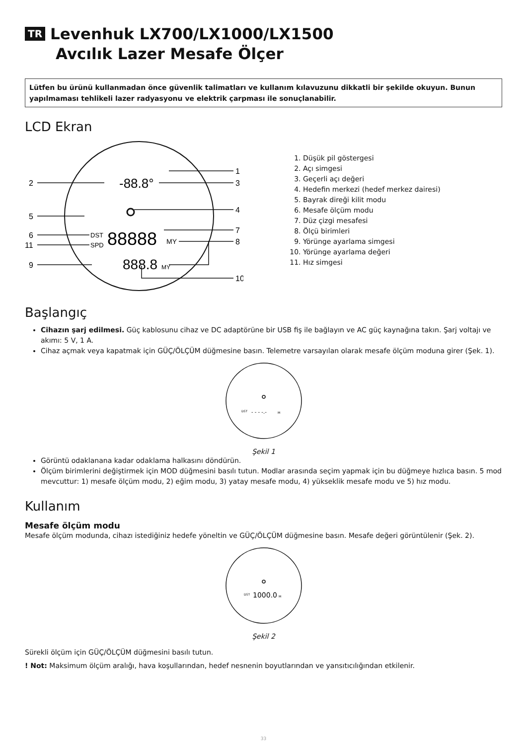TR Levenhuk LX700/LX1000/LX1500
Avcılık Lazer Mesafe Ölçer
Lütfen bu ürünü kullanmadan önce güvenlik talimatları ve kullanım kılavuzunu dikkatli bir şekilde okuyun. Bunun yapılmaması tehlikeli lazer radyasyonu ve elektrik çarpması ile sonuçlanabilir.
LCD Ekran
2
5
6
11
9
1
3
4
7
8
10
-88.8°
DST
SPD
88888
MY
888.8
MY
1. Düşük pil göstergesi
2. Açı simgesi
3. Geçerli açı değeri
4. Hedefin merkezi (hedef merkez dairesi)
5. Bayrak direği kilit modu
6. Mesafe ölçüm modu
7. Düz çizgi mesafesi
8. Ölçü birimleri
9. Yörünge ayarlama simgesi
10. Yörünge ayarlama değeri
11. Hız simgesi
Başlangıç
Cihazın şarj edilmesi. Güç kablosunu cihaz ve DC adaptörüne bir USB fiş ile bağlayın ve AC güç kaynağına takın. Şarj voltajı ve akımı: 5 V, 1 A.
Cihaz açmak veya kapatmak için GÜÇ/ÖLÇÜM düğmesine basın. Telemetre varsayılan olarak mesafe ölçüm moduna girer (Şek. 1).
DST
- - - -.-
M
Şekil 1
Görüntü odaklanana kadar odaklama halkasını döndürün.
Ölçüm birimlerini değiştirmek için MOD düğmesini basılı tutun. Modlar arasında seçim yapmak için bu düğmeye hızlıca basın. 5 mod mevcuttur: 1) mesafe ölçüm modu, 2) eğim modu, 3) yatay mesafe modu, 4) yükseklik mesafe modu ve 5) hız modu.
Kullanım
Mesafe ölçüm modu
Mesafe ölçüm modunda, cihazı istediğiniz hedefe yöneltin ve GÜÇ/ÖLÇÜM düğmesine basın. Mesafe değeri görüntülenir (Şek. 2).
DST
1000.0
M
Şekil 2
Sürekli ölçüm için GÜÇ/ÖLÇÜM düğmesini basılı tutun.
! Not: Maksimum ölçüm aralığı, hava koşullarından, hedef nesnenin boyutlarından ve yansıtıcılığından etkilenir.
33